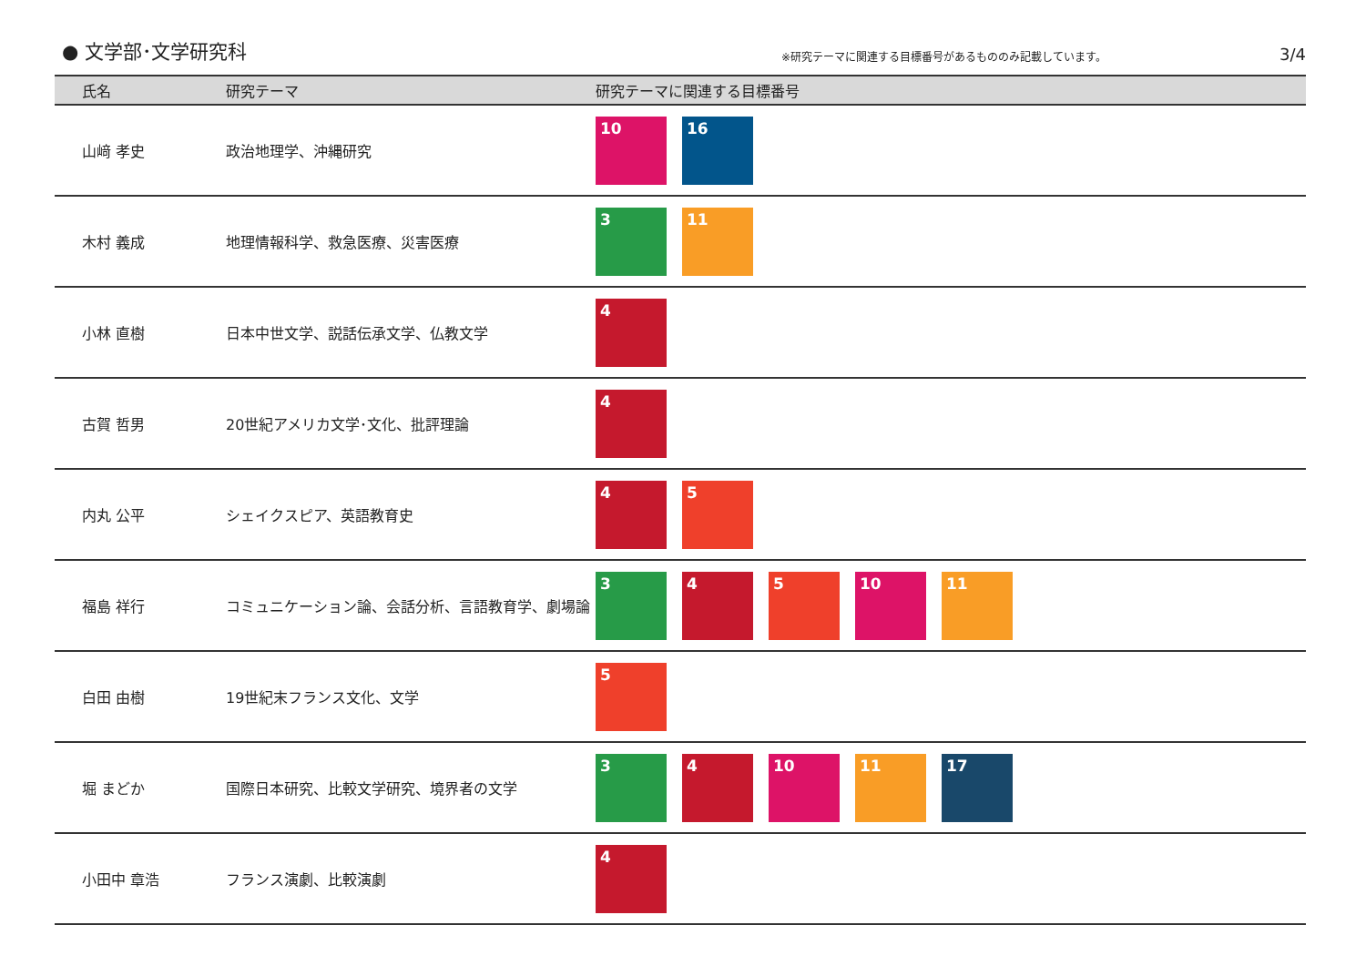● 文学部･文学研究科
※研究テーマに関連する目標番号があるもののみ記載しています。
3/4
| 氏名 | 研究テーマ | 研究テーマに関連する目標番号 |
| --- | --- | --- |
| 山﨑 孝史 | 政治地理学、沖縄研究 | 10 16 |
| 木村 義成 | 地理情報科学、救急医療、災害医療 | 3 11 |
| 小林 直樹 | 日本中世文学、説話伝承文学、仏教文学 | 4 |
| 古賀 哲男 | 20世紀アメリカ文学･文化、批評理論 | 4 |
| 内丸 公平 | シェイクスピア、英語教育史 | 4 5 |
| 福島 祥行 | コミュニケーション論、会話分析、言語教育学、劇場論 | 3 4 5 10 11 |
| 白田 由樹 | 19世紀末フランス文化、文学 | 5 |
| 堀 まどか | 国際日本研究、比較文学研究、境界者の文学 | 3 4 10 11 17 |
| 小田中 章浩 | フランス演劇、比較演劇 | 4 |